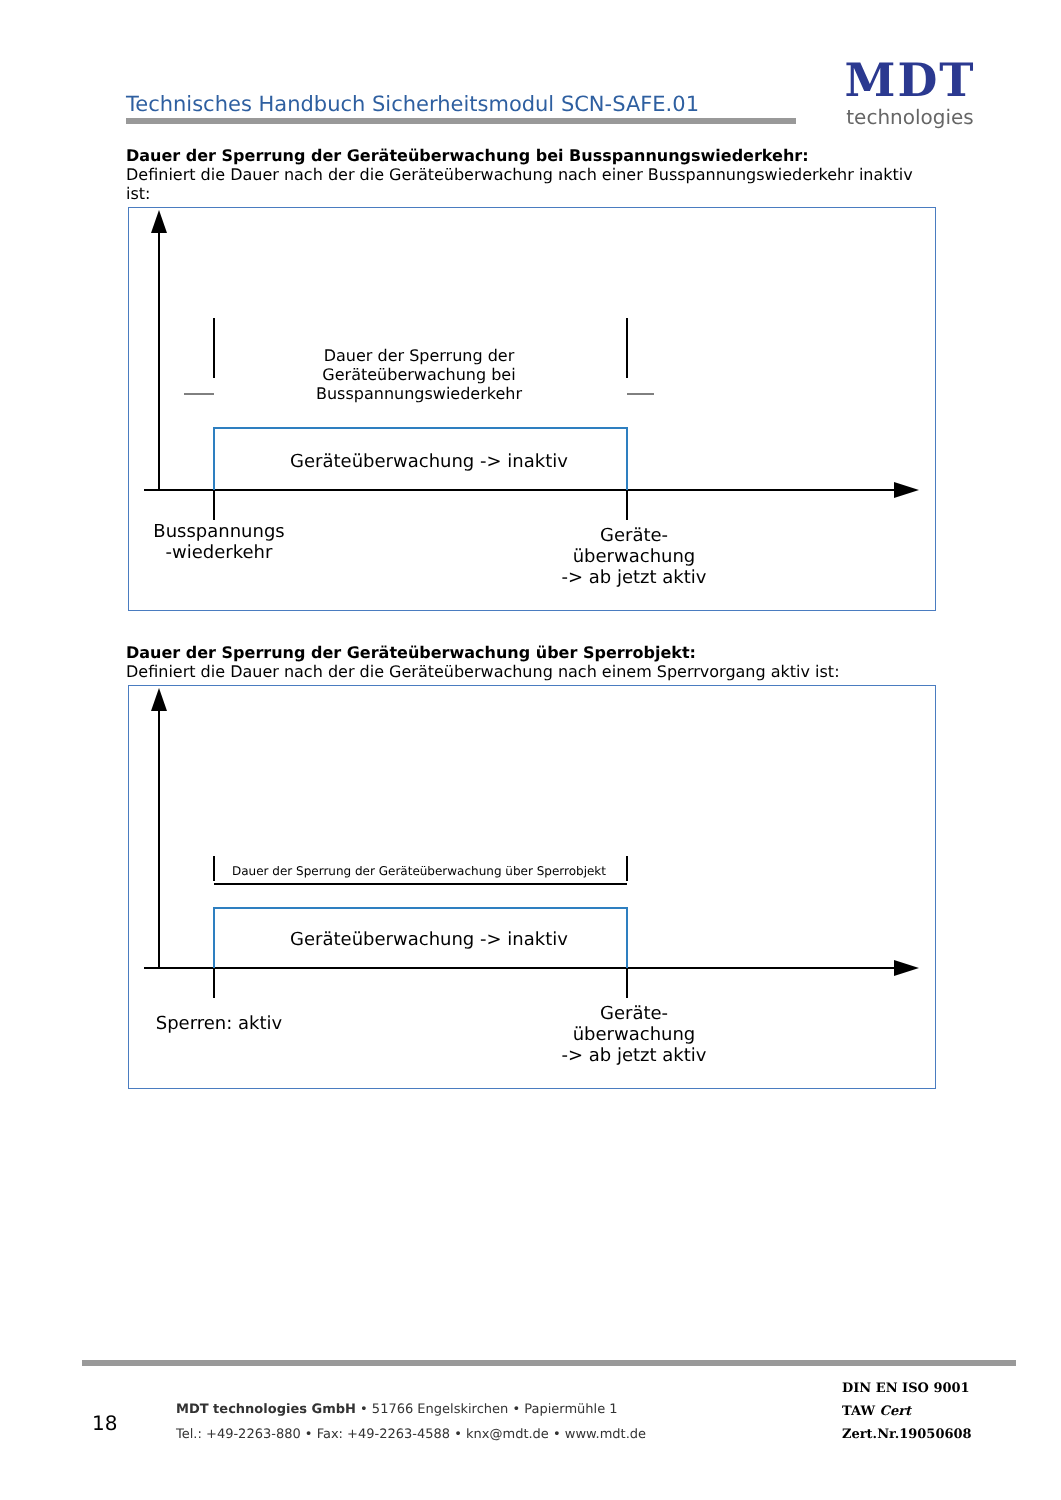Technisches Handbuch Sicherheitsmodul SCN-SAFE.01
MDT
technologies
Dauer der Sperrung der Geräteüberwachung bei Busspannungswiederkehr:
Definiert die Dauer nach der die Geräteüberwachung nach einer Busspannungswiederkehr inaktiv ist:
Dauer der Sperrung der
Geräteüberwachung bei Busspannungswiederkehr
Geräteüberwachung -> inaktiv
Busspannungs
-wiederkehr
Geräte-
überwachung
-> ab jetzt aktiv
Dauer der Sperrung der Geräteüberwachung über Sperrobjekt:
Definiert die Dauer nach der die Geräteüberwachung nach einem Sperrvorgang aktiv ist:
Dauer der Sperrung der Geräteüberwachung über Sperrobjekt
Geräteüberwachung -> inaktiv
Sperren: aktiv
Geräte-
überwachung
-> ab jetzt aktiv
18
MDT technologies GmbH • 51766 Engelskirchen • Papiermühle 1
Tel.: +49-2263-880 • Fax: +49-2263-4588 • knx@mdt.de • www.mdt.de
DIN EN ISO 9001
TAW Cert
Zert.Nr.19050608